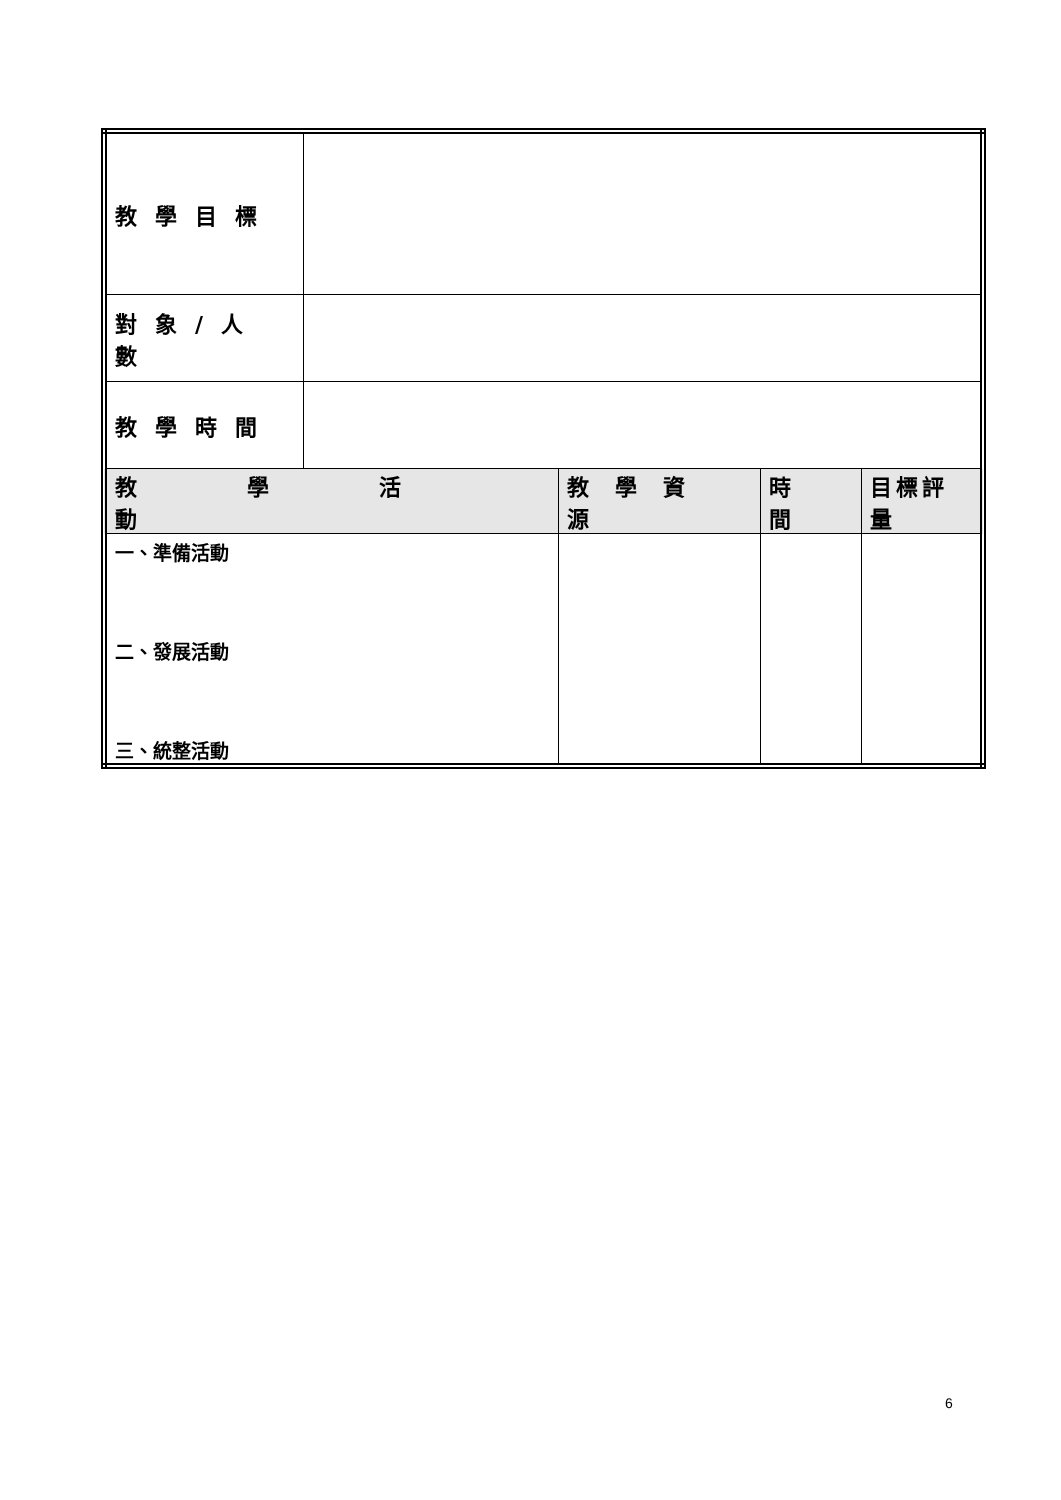| 教學目標 | | | | |
| 對象/人數 | | | | |
| 教學時間 | | | | |
| 教學活動 | | 教學資源 | 時間 | 目標評量 |
| 一、準備活動 二、發展活動 三、統整活動 | | | | |
6